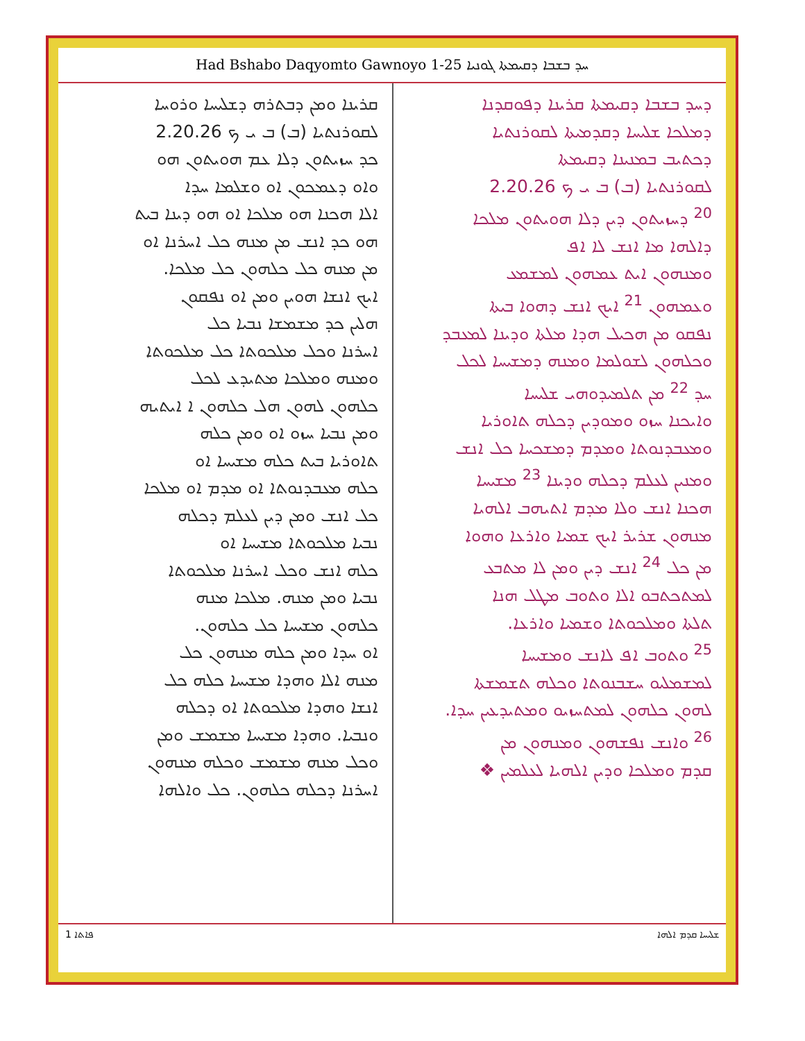Had Bshabo Daqyomto Gawnoyo 1-25 ܚܕ ܒܫܒܐ ܕܩܝܡܬܐ ܓܘܢܝܐ
ܕܚܕ ܒܫܒܐ ܕܩܝܡܬܐ ܩܪܝܢܐ ܕܦܘܩܕܢܐ
ܕܡܠܟܐ ܫܠܝܚܐ ܕܩܕܡܝܬܐ ܠܩܘܪܢܬܝܐ
ܕܟܬܝܒ ܒܡܢܝܢܐ ܕܩܝܡܬܐ
ܠܩܘܪܢܬܝܐ (ܒ) ܒ ܝ ܟ 2.20.26
<sup>20</sup> ܕܚܙܝܬܘܢ ܕܝܢ ܕܠܐ ܗܘܝܬܘܢ ܡܠܟܐ
ܕܐܠܗܐ ܡܐ ܐܢܫ ܠܐ ܐܦ
ܘܡܢܗܘܢ ܐܝܬ ܥܡܗܘܢ ܠܡܫܡܥ
ܘܥܡܗܘܢ <sup>21</sup> ܐܝܟ ܐܢܫ ܕܗܘܐ ܒܝܬܐ
ܢܦܩܘ ܡܢ ܗܟܝܠ ܗܕܐ ܡܠܬܐ ܘܕܝܢܐ ܠܡܥܒܕ
ܘܟܠܗܘܢ ܠܫܘܠܡܐ ܘܡܢܗ ܕܡܫܝܚܐ ܠܟܠ
ܚܕ <sup>22</sup> ܡܢ ܬܠܡܝܕܘܗܝ ܫܠܝܚܐ
ܘܐܝܟܢܐ ܚܙܘ ܘܡܘܕܝܢ ܕܟܠܗ ܬܐܘܪܝܐ
ܘܡܥܒܕܢܘܬܐ ܘܡܕܡ ܕܡܫܟܚܐ ܟܠ ܐܢܫ
ܘܡܢܝܢ ܠܥܠܡ ܕܟܠܗ ܘܕܝܢܐ <sup>23</sup> ܡܫܝܚܐ
ܗܟܢܐ ܐܢܫ ܘܠܐ ܡܕܡ ܐܬܝܗܒ ܐܠܗܝܐ
ܡܢܗܘܢ ܫܪܝܪ ܐܝܟ ܫܡܝܐ ܘܐܪܥܐ ܘܗܘܐ
ܡܢ ܟܠ <sup>24</sup> ܐܢܫ ܕܝܢ ܘܡܢ ܠܐ ܡܬܒܥ
ܠܡܬܟܬܒܘ ܐܠܐ ܘܬܘܒ ܡܛܠ ܗܢܐ
ܬܠܬܐ ܘܡܠܟܘܬܐ ܘܫܡܝܐ ܘܐܪܥܐ.
<sup>25</sup> ܘܬܘܒ ܐܦ ܠܐܢܫ ܘܡܫܝܚܐ
ܠܡܫܡܠܝܘ ܚܫܒܢܘܬܐ ܘܟܠܗ ܬܫܡܫܬܐ
ܠܗܘܢ ܟܠܗܘܢ ܠܡܬܚܙܝܘ ܘܡܬܝܕܥܝܢ ܚܕܐ.
<sup>26</sup> ܘܐܢܫ ܢܦܫܗܘܢ ܘܡܢܗܘܢ ܡܢ
ܩܕܡ ܘܡܠܟܐ ܘܕܝܢ ܐܠܗܝܐ ܠܥܠܡܝܢ ❖
ܩܪܝܢܐ ܘܡܢ ܕܒܬܪܗ ܕܫܠܝܚܐ ܘܪܘܚܐ
ܠܩܘܪܢܬܝܐ (ܒ) ܒ ܝ ܟ 2.20.26
ܟܕ ܚܙܝܬܘܢ ܕܠܐ ܥܡ ܗܘܝܬܘܢ ܗܘ
ܘܐܘ ܕܥܡܟܘܢ ܐܘ ܘܫܠܡܐ ܚܕܐ
ܐܠܐ ܗܟܢܐ ܗܘ ܡܠܟܐ ܐܘ ܗܘ ܕܝܢܐ ܒܝܬ
ܗܘ ܟܕ ܐܢܫ ܡܢ ܡܢܗ ܟܠ ܐܚܪܢܐ ܐܘ
ܡܢ ܡܢܗ ܟܠ ܟܠܗܘܢ ܟܠ ܡܠܟܐ.
ܐܝܟ ܐܢܫܐ ܗܘܝܢ ܘܡܢ ܐܘ ܢܦܩܘܢ
ܗܠܝܢ ܟܕ ܡܫܡܫܐ ܢܒܝܐ ܟܠ
ܐܚܪܢܐ ܘܟܠ ܡܠܟܘܬܐ ܟܠ ܡܠܟܘܬܐ
ܘܡܢܗ ܘܡܠܟܐ ܡܬܝܕܥ ܠܟܠ
ܟܠܗܘܢ ܠܗܘܢ ܗܠ ܟܠܗܘܢ ܐ ܐܝܬܝܗ
ܘܡܢ ܢܒܝܐ ܚܙܘ ܐܘ ܘܡܢ ܟܠܗ
ܬܐܘܪܝܐ ܒܝܬ ܟܠܗ ܡܫܝܚܐ ܐܘ
ܟܠܗ ܡܥܒܕܢܘܬܐ ܐܘ ܡܕܡ ܐܘ ܡܠܟܐ
ܟܠ ܐܢܫ ܘܡܢ ܕܝܢ ܠܥܠܡ ܕܟܠܗ
ܢܒܝܐ ܡܠܟܘܬܐ ܡܫܝܚܐ ܐܘ
ܟܠܗ ܐܢܫ ܘܟܠ ܐܚܪܢܐ ܡܠܟܘܬܐ
ܢܒܝܐ ܘܡܢ ܡܢܗ. ܡܠܟܐ ܡܢܗ
ܟܠܗܘܢ ܡܫܝܚܐ ܟܠ ܟܠܗܘܢ.
ܐܘ ܚܕܐ ܘܡܢ ܟܠܗ ܡܢܗܘܢ ܟܠ
ܡܢܗ ܐܠܐ ܘܗܕܐ ܡܫܝܚܐ ܟܠܗ ܟܠ
ܐܢܫܐ ܘܗܕܐ ܡܠܟܘܬܐ ܐܘ ܕܟܠܗ
ܘܢܒܝܐ. ܘܗܕܐ ܡܫܝܚܐ ܡܫܡܫ ܘܡܢ
ܘܟܠ ܡܢܗ ܡܫܡܫ ܘܟܠܗ ܡܢܗܘܢ
ܐܚܪܢܐ ܕܟܠܗ ܟܠܗܘܢ. ܟܠ ܘܐܠܗܐ
1 ܦܐܬܐ ܫܠܝܚܐ ܩܕܡ ܐܠܗܐ